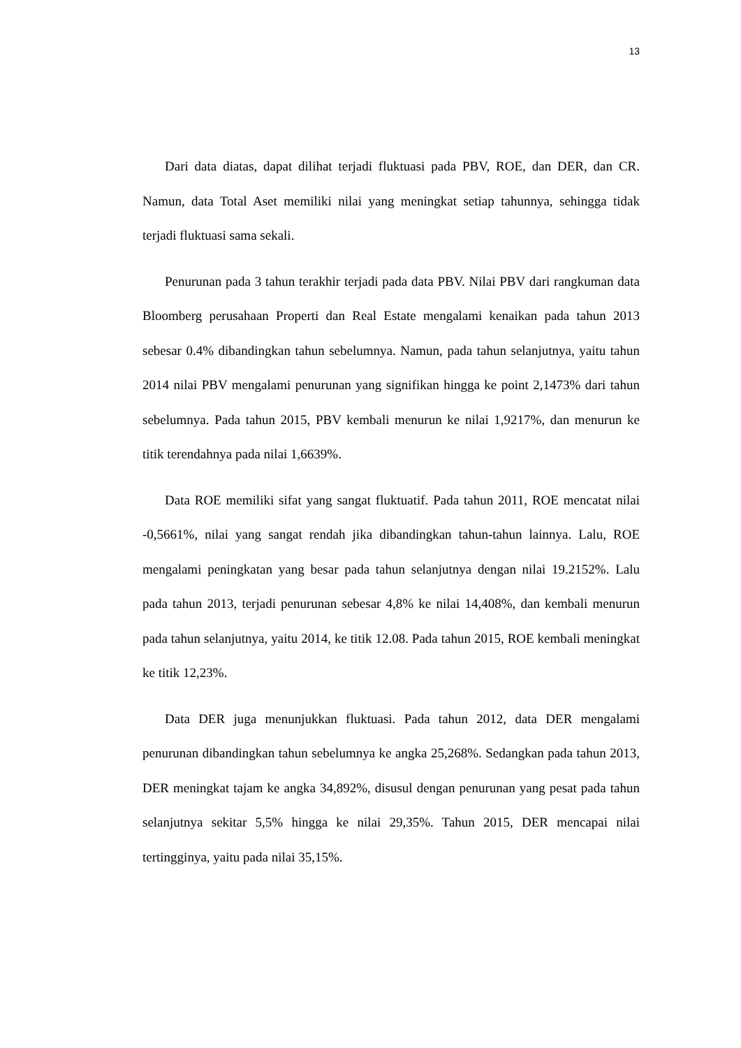13
Dari data diatas, dapat dilihat terjadi fluktuasi pada PBV, ROE, dan DER, dan CR. Namun, data Total Aset memiliki nilai yang meningkat setiap tahunnya, sehingga tidak terjadi fluktuasi sama sekali.
Penurunan pada 3 tahun terakhir terjadi pada data PBV. Nilai PBV dari rangkuman data Bloomberg perusahaan Properti dan Real Estate mengalami kenaikan pada tahun 2013 sebesar 0.4% dibandingkan tahun sebelumnya. Namun, pada tahun selanjutnya, yaitu tahun 2014 nilai PBV mengalami penurunan yang signifikan hingga ke point 2,1473% dari tahun sebelumnya. Pada tahun 2015, PBV kembali menurun ke nilai 1,9217%, dan menurun ke titik terendahnya pada nilai 1,6639%.
Data ROE memiliki sifat yang sangat fluktuatif. Pada tahun 2011, ROE mencatat nilai -0,5661%, nilai yang sangat rendah jika dibandingkan tahun-tahun lainnya. Lalu, ROE mengalami peningkatan yang besar pada tahun selanjutnya dengan nilai 19.2152%. Lalu pada tahun 2013, terjadi penurunan sebesar 4,8% ke nilai 14,408%, dan kembali menurun pada tahun selanjutnya, yaitu 2014, ke titik 12.08. Pada tahun 2015, ROE kembali meningkat ke titik 12,23%.
Data DER juga menunjukkan fluktuasi. Pada tahun 2012, data DER mengalami penurunan dibandingkan tahun sebelumnya ke angka 25,268%. Sedangkan pada tahun 2013, DER meningkat tajam ke angka 34,892%, disusul dengan penurunan yang pesat pada tahun selanjutnya sekitar 5,5% hingga ke nilai 29,35%. Tahun 2015, DER mencapai nilai tertingginya, yaitu pada nilai 35,15%.